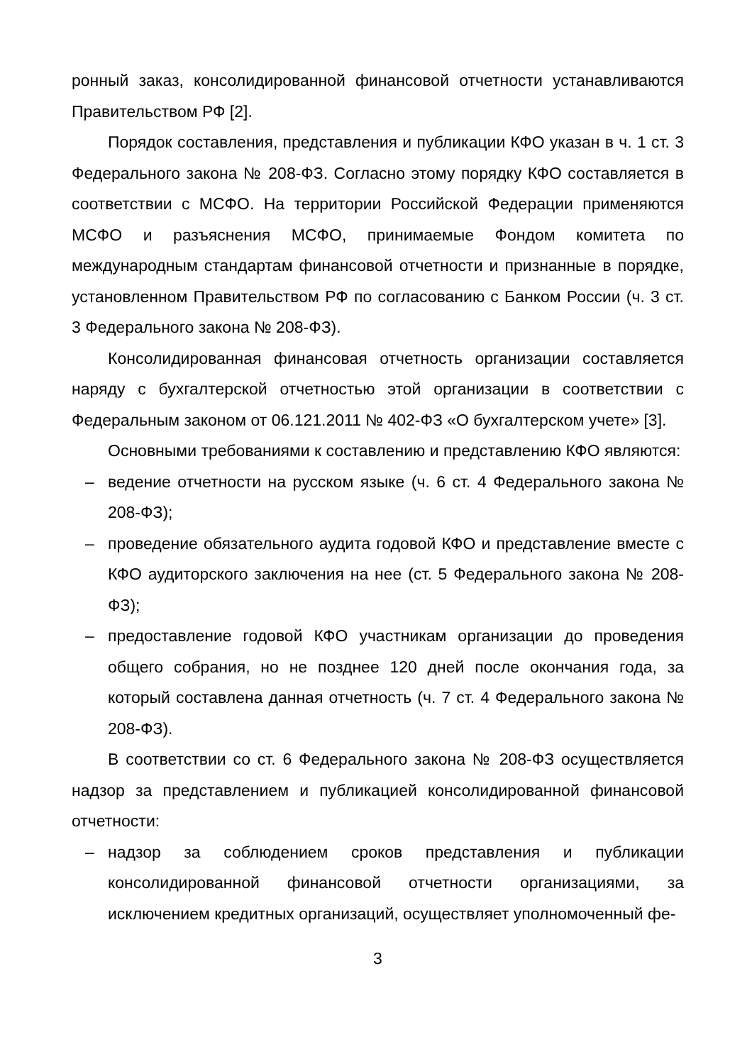ронный заказ, консолидированной финансовой отчетности устанавливаются Правительством РФ [2].
Порядок составления, представления и публикации КФО указан в ч. 1 ст. 3 Федерального закона № 208-ФЗ. Согласно этому порядку КФО составляется в соответствии с МСФО. На территории Российской Федерации применяются МСФО и разъяснения МСФО, принимаемые Фондом комитета по международным стандартам финансовой отчетности и признанные в порядке, установленном Правительством РФ по согласованию с Банком России (ч. 3 ст. 3 Федерального закона № 208-ФЗ).
Консолидированная финансовая отчетность организации составляется наряду с бухгалтерской отчетностью этой организации в соответствии с Федеральным законом от 06.121.2011 № 402-ФЗ «О бухгалтерском учете» [3].
Основными требованиями к составлению и представлению КФО являются:
– ведение отчетности на русском языке (ч. 6 ст. 4 Федерального закона № 208-ФЗ);
– проведение обязательного аудита годовой КФО и представление вместе с КФО аудиторского заключения на нее (ст. 5 Федерального закона № 208-ФЗ);
– предоставление годовой КФО участникам организации до проведения общего собрания, но не позднее 120 дней после окончания года, за который составлена данная отчетность (ч. 7 ст. 4 Федерального закона № 208-ФЗ).
В соответствии со ст. 6 Федерального закона № 208-ФЗ осуществляется надзор за представлением и публикацией консолидированной финансовой отчетности:
– надзор за соблюдением сроков представления и публикации консолидированной финансовой отчетности организациями, за исключением кредитных организаций, осуществляет уполномоченный фе-
3